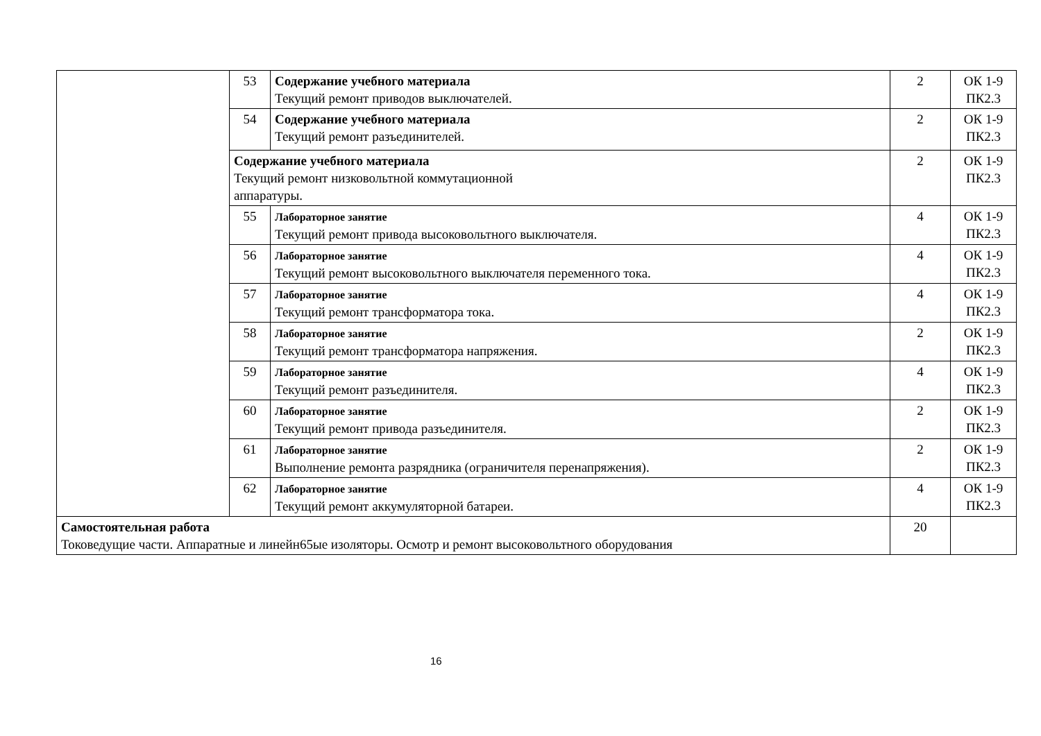| | 53 | Содержание учебного материала Текущий ремонт приводов выключателей. | 2 | ОК 1-9 ПК2.3 |
| | 54 | Содержание учебного материала Текущий ремонт разъединителей. | 2 | ОК 1-9 ПК2.3 |
| | Содержание учебного материала Текущий ремонт низковольтной коммутационной аппаратуры. | | 2 | ОК 1-9 ПК2.3 |
| | 55 | Лабораторное занятие Текущий ремонт привода высоковольтного выключателя. | 4 | ОК 1-9 ПК2.3 |
| | 56 | Лабораторное занятие Текущий ремонт высоковольтного выключателя переменного тока. | 4 | ОК 1-9 ПК2.3 |
| | 57 | Лабораторное занятие Текущий ремонт трансформатора тока. | 4 | ОК 1-9 ПК2.3 |
| | 58 | Лабораторное занятие Текущий ремонт трансформатора напряжения. | 2 | ОК 1-9 ПК2.3 |
| | 59 | Лабораторное занятие Текущий ремонт разъединителя. | 4 | ОК 1-9 ПК2.3 |
| | 60 | Лабораторное занятие Текущий ремонт привода разъединителя. | 2 | ОК 1-9 ПК2.3 |
| | 61 | Лабораторное занятие Выполнение ремонта разрядника (ограничителя перенапряжения). | 2 | ОК 1-9 ПК2.3 |
| | 62 | Лабораторное занятие Текущий ремонт аккумуляторной батареи. | 4 | ОК 1-9 ПК2.3 |
| Самостоятельная работа Токоведущие части. Аппаратные и линейн65ые изоляторы. Осмотр и ремонт высоковольтного оборудования | | | 20 | |
16